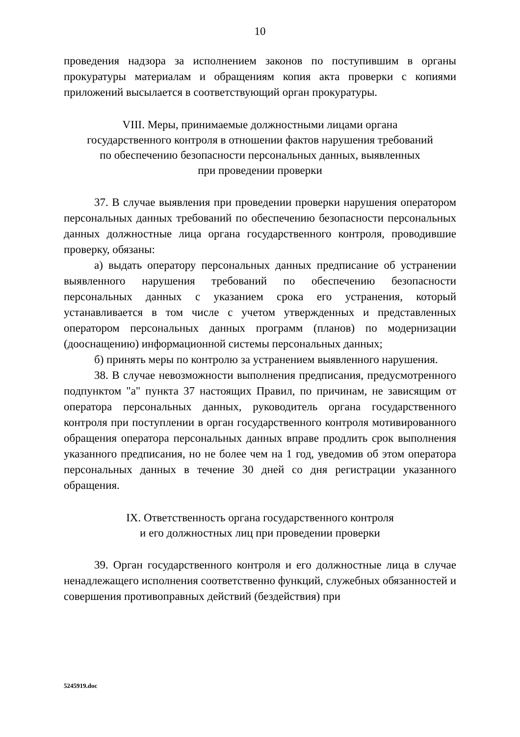10
проведения надзора за исполнением законов по поступившим в органы прокуратуры материалам и обращениям копия акта проверки с копиями приложений высылается в соответствующий орган прокуратуры.
VIII. Меры, принимаемые должностными лицами органа
государственного контроля в отношении фактов нарушения требований
по обеспечению безопасности персональных данных, выявленных
при проведении проверки
37. В случае выявления при проведении проверки нарушения оператором персональных данных требований по обеспечению безопасности персональных данных должностные лица органа государственного контроля, проводившие проверку, обязаны:
а) выдать оператору персональных данных предписание об устранении выявленного нарушения требований по обеспечению безопасности персональных данных с указанием срока его устранения, который устанавливается в том числе с учетом утвержденных и представленных оператором персональных данных программ (планов) по модернизации (дооснащению) информационной системы персональных данных;
б) принять меры по контролю за устранением выявленного нарушения.
38. В случае невозможности выполнения предписания, предусмотренного подпунктом "а" пункта 37 настоящих Правил, по причинам, не зависящим от оператора персональных данных, руководитель органа государственного контроля при поступлении в орган государственного контроля мотивированного обращения оператора персональных данных вправе продлить срок выполнения указанного предписания, но не более чем на 1 год, уведомив об этом оператора персональных данных в течение 30 дней со дня регистрации указанного обращения.
IX. Ответственность органа государственного контроля
и его должностных лиц при проведении проверки
39. Орган государственного контроля и его должностные лица в случае ненадлежащего исполнения соответственно функций, служебных обязанностей и совершения противоправных действий (бездействия) при
5245919.doc